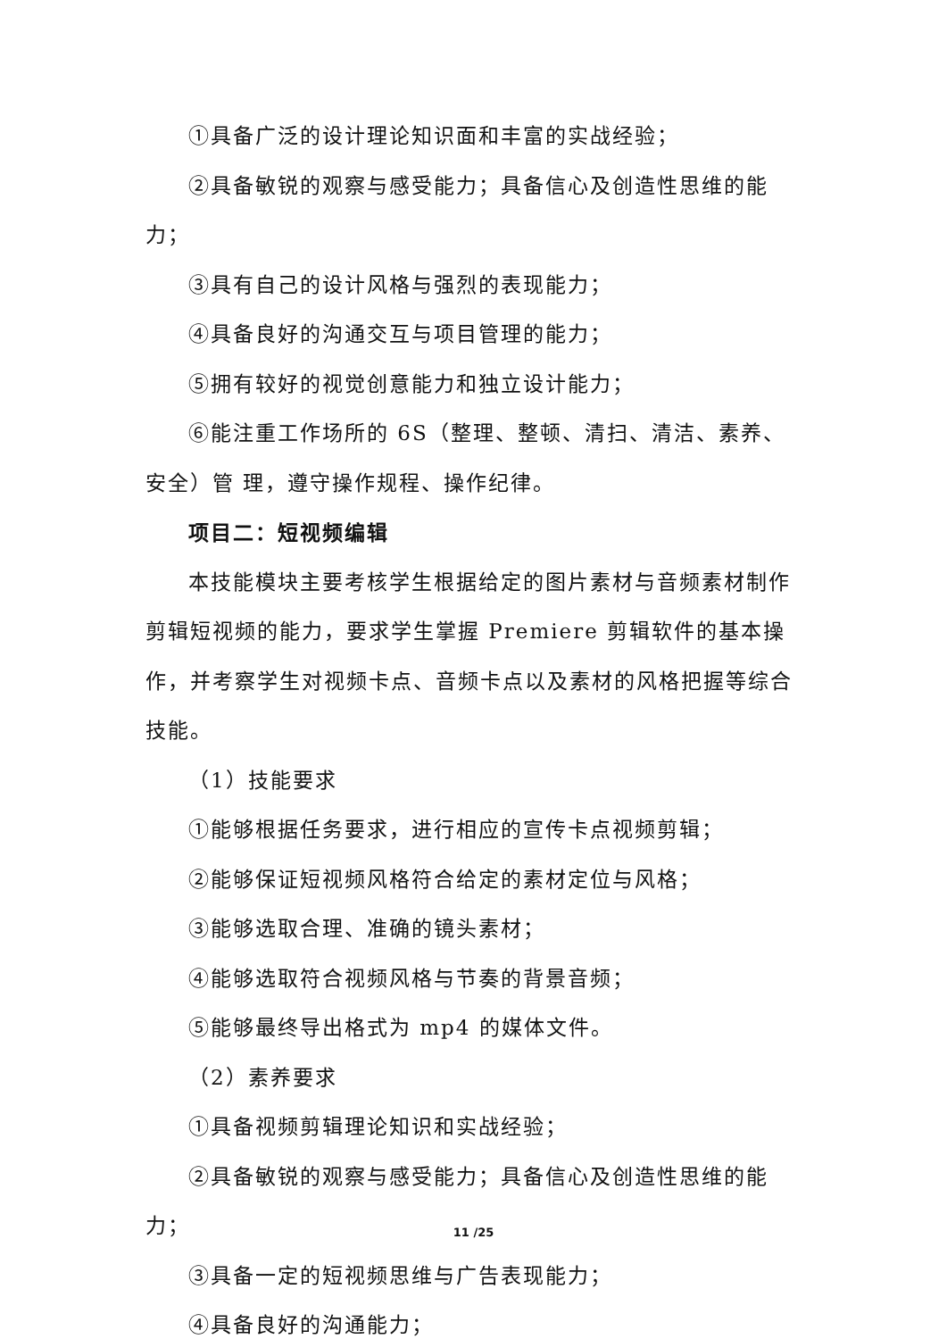①具备广泛的设计理论知识面和丰富的实战经验；
②具备敏锐的观察与感受能力；具备信心及创造性思维的能力；
③具有自己的设计风格与强烈的表现能力；
④具备良好的沟通交互与项目管理的能力；
⑤拥有较好的视觉创意能力和独立设计能力；
⑥能注重工作场所的 6S（整理、整顿、清扫、清洁、素养、安全）管 理，遵守操作规程、操作纪律。
项目二：短视频编辑
本技能模块主要考核学生根据给定的图片素材与音频素材制作剪辑短视频的能力，要求学生掌握 Premiere 剪辑软件的基本操作，并考察学生对视频卡点、音频卡点以及素材的风格把握等综合技能。
（1）技能要求
①能够根据任务要求，进行相应的宣传卡点视频剪辑；
②能够保证短视频风格符合给定的素材定位与风格；
③能够选取合理、准确的镜头素材；
④能够选取符合视频风格与节奏的背景音频；
⑤能够最终导出格式为 mp4 的媒体文件。
（2）素养要求
①具备视频剪辑理论知识和实战经验；
②具备敏锐的观察与感受能力；具备信心及创造性思维的能力；
③具备一定的短视频思维与广告表现能力；
④具备良好的沟通能力；
11 /25